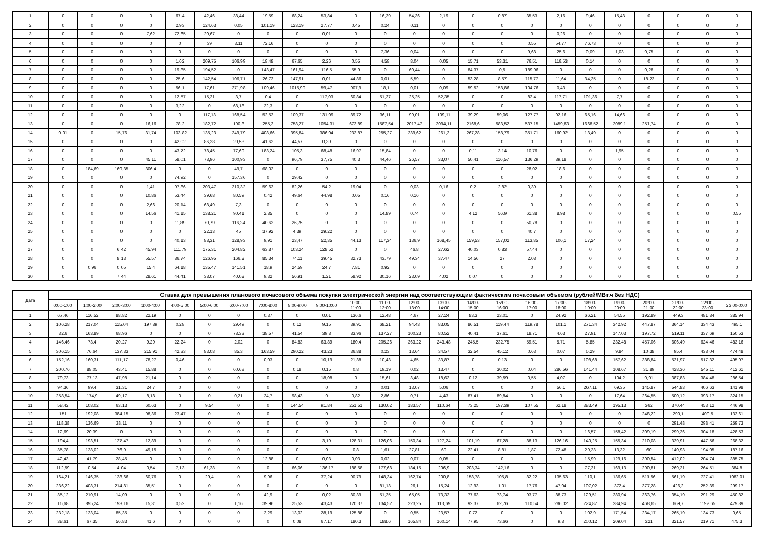| 1 | 0 | 0 | 0 | 0 | 67,4 | 42,46 | 38,44 | 19,59 | 68,24 | 53,84 | 0 | 16,39 | 54,36 | 2,19 | 0 | 0,87 | 35,53 | 2,16 | 9,46 | 15,43 | 0 | 0 | 0 | 0 |
| 2 | 0 | 0 | 0 | 0 | 2,93 | 124,63 | 0,05 | 101,19 | 123,19 | 27,77 | 0,45 | 0,24 | 0,11 | 0 | 0 | 0 | 0 | 0 | 0 | 0 | 0 | 0 | 0 | 0 |
| 3 | 0 | 0 | 0 | 7,62 | 72,65 | 20,67 | 0 | 0 | 0 | 0,01 | 0 | 0 | 0 | 0 | 0 | 0 | 0 | 0,26 | 0 | 0 | 0 | 0 | 0 | 0 |
| 4 | 0 | 0 | 0 | 0 | 0 | 39 | 3,11 | 72,16 | 0 | 0 | 0 | 0 | 0 | 0 | 0 | 0 | 0,55 | 54,77 | 76,73 | 0 | 0 | 0 | 0 | 0 |
| 5 | 0 | 0 | 0 | 0 | 0 | 0 | 0 | 0 | 0 | 0 | 0 | 7,36 | 0,04 | 0 | 0 | 0 | 9,68 | 25,6 | 0,09 | 1,03 | 0,75 | 0 | 0 | 0 |
| 6 | 0 | 0 | 0 | 0 | 1,62 | 209,75 | 106,99 | 18,48 | 67,65 | 2,26 | 0,55 | 4,58 | 8,04 | 0,05 | 15,71 | 53,31 | 76,51 | 116,53 | 0,14 | 0 | 0 | 0 | 0 | 0 |
| 7 | 0 | 0 | 0 | 0 | 19,35 | 194,52 | 0 | 143,47 | 161,94 | 116,5 | 55,9 | 0 | 60,44 | 0 | 84,37 | 0,5 | 189,96 | 0 | 0 | 0 | 0,28 | 0 | 0 | 0 |
| 8 | 0 | 0 | 0 | 0 | 25,6 | 142,54 | 106,71 | 26,73 | 147,91 | 0,01 | 44,86 | 0,01 | 5,59 | 0 | 53,28 | 8,57 | 115,77 | 11,64 | 34,25 | 0 | 18,23 | 0 | 0 | 0 |
| 9 | 0 | 0 | 0 | 0 | 56,1 | 17,61 | 271,98 | 109,46 | 1015,99 | 59,47 | 907,9 | 18,1 | 0,01 | 0,09 | 59,52 | 158,86 | 104,76 | 0,43 | 0 | 0 | 0 | 0 | 0 | 0 |
| 10 | 0 | 0 | 0 | 0 | 12,57 | 15,31 | 3,7 | 0,4 | 0 | 117,03 | 60,84 | 51,37 | 25,25 | 52,35 | 0 | 0 | 82,4 | 117,71 | 101,36 | 7,7 | 0 | 0 | 0 | 0 |
| 11 | 0 | 0 | 0 | 0 | 3,22 | 0 | 68,18 | 22,3 | 0 | 0 | 0 | 0 | 0 | 0 | 0 | 0 | 0 | 0 | 0 | 0 | 0 | 0 | 0 | 0 |
| 12 | 0 | 0 | 0 | 0 | 0 | 117,13 | 168,54 | 52,53 | 109,37 | 131,09 | 89,72 | 36,11 | 99,01 | 109,11 | 39,29 | 59,06 | 127,77 | 92,16 | 65,16 | 14,66 | 0 | 0 | 0 | 0 |
| 13 | 0 | 0 | 0 | 16,16 | 78,2 | 182,72 | 190,3 | 255,3 | 758,27 | 1054,31 | 673,89 | 1587,54 | 2017,47 | 2094,11 | 2168,6 | 583,52 | 537,15 | 1459,83 | 1668,52 | 2089,1 | 251,74 | 0 | 0 | 0 |
| 14 | 0,01 | 0 | 15,76 | 31,74 | 103,82 | 135,23 | 249,79 | 408,66 | 395,84 | 386,04 | 232,87 | 255,27 | 239,62 | 261,2 | 267,28 | 158,79 | 351,71 | 160,92 | 13,49 | 0 | 0 | 0 | 0 | 0 |
| 15 | 0 | 0 | 0 | 0 | 42,02 | 86,38 | 20,53 | 41,62 | 44,57 | 0,39 | 0 | 0 | 0 | 0 | 0 | 0 | 0 | 0 | 0 | 0 | 0 | 0 | 0 | 0 |
| 16 | 0 | 0 | 0 | 0 | 43,72 | 78,45 | 77,69 | 183,24 | 105,3 | 68,48 | 16,97 | 15,84 | 0 | 0 | 0,11 | 3,14 | 10,76 | 0 | 0 | 1,95 | 0 | 0 | 0 | 0 |
| 17 | 0 | 0 | 0 | 45,11 | 58,01 | 78,96 | 100,93 | 0 | 96,79 | 37,75 | 40,3 | 44,46 | 26,57 | 33,07 | 50,41 | 116,57 | 136,29 | 89,18 | 0 | 0 | 0 | 0 | 0 | 0 |
| 18 | 0 | 184,69 | 169,35 | 306,4 | 0 | 0 | 49,7 | 68,02 | 0 | 0 | 0 | 0 | 0 | 0 | 0 | 0 | 28,02 | 18,6 | 0 | 0 | 0 | 0 | 0 | 0 |
| 19 | 0 | 0 | 0 | 0 | 74,92 | 0 | 157,36 | 0 | 29,42 | 0 | 0 | 0 | 0 | 0 | 0 | 0 | 0 | 0 | 0 | 0 | 0 | 0 | 0 | 0 |
| 20 | 0 | 0 | 0 | 1,41 | 97,86 | 203,47 | 210,32 | 59,63 | 82,26 | 54,2 | 19,04 | 0 | 0,03 | 0,16 | 0,2 | 2,82 | 0,39 | 0 | 0 | 0 | 0 | 0 | 0 | 0 |
| 21 | 0 | 0 | 0 | 10,86 | 53,44 | 39,68 | 80,59 | 0,42 | 49,64 | 44,98 | 0,05 | 0,16 | 0,16 | 0 | 0 | 0 | 0 | 0 | 0 | 0 | 0 | 0 | 0 | 0 |
| 22 | 0 | 0 | 0 | 2,66 | 20,14 | 68,49 | 7,3 | 0 | 0 | 0 | 0 | 0 | 0 | 0 | 0 | 0 | 0 | 0 | 0 | 0 | 0 | 0 | 0 | 0 |
| 23 | 0 | 0 | 0 | 14,56 | 41,15 | 138,21 | 90,41 | 2,85 | 0 | 0 | 0 | 14,89 | 0,74 | 0 | 4,12 | 56,9 | 61,38 | 8,98 | 0 | 0 | 0 | 0 | 0 | 0,55 |
| 24 | 0 | 0 | 0 | 0 | 11,89 | 70,79 | 116,24 | 40,63 | 26,75 | 0 | 0 | 0 | 0 | 0 | 0 | 0 | 50,78 | 0 | 0 | 0 | 0 | 0 | 0 | 0 |
| 25 | 0 | 0 | 0 | 0 | 0 | 22,13 | 45 | 37,92 | 4,39 | 29,22 | 0 | 0 | 0 | 0 | 0 | 0 | 40,7 | 0 | 0 | 0 | 0 | 0 | 0 | 0 |
| 26 | 0 | 0 | 0 | 0 | 40,13 | 88,31 | 128,93 | 9,91 | 23,47 | 52,35 | 44,13 | 117,34 | 136,9 | 168,45 | 159,53 | 157,02 | 113,85 | 106,1 | 17,24 | 0 | 0 | 0 | 0 | 0 |
| 27 | 0 | 0 | 6,42 | 45,94 | 111,79 | 175,31 | 204,82 | 63,87 | 103,24 | 128,52 | 0 | 0 | 46,8 | 27,62 | 40,03 | 0,83 | 57,44 | 0 | 0 | 0 | 0 | 0 | 0 | 0 |
| 28 | 0 | 0 | 8,13 | 55,57 | 86,74 | 126,95 | 166,2 | 85,34 | 74,11 | 39,45 | 32,73 | 43,79 | 49,34 | 37,47 | 14,56 | 27 | 2,08 | 0 | 0 | 0 | 0 | 0 | 0 | 0 |
| 29 | 0 | 0,96 | 0,05 | 15,4 | 64,18 | 135,47 | 141,51 | 18,9 | 24,59 | 24,7 | 7,81 | 0,92 | 0 | 0 | 0 | 0 | 0 | 0 | 0 | 0 | 0 | 0 | 0 | 0 |
| 30 | 0 | 0 | 7,44 | 28,61 | 44,41 | 38,07 | 40,02 | 9,32 | 56,91 | 1,21 | 58,92 | 30,16 | 23,09 | 4,02 | 0,07 | 0 | 0 | 0 | 0 | 0 | 0 | 0 | 0 | 0 |
| Дата | Ставка для превышения планового почасового объема покупки электрической энергии над соответствующим фактическим почасовым объемом (рублей/МВт.ч без НДС) | | | | | | | | | | | | | | | | | | | | | | | |
| --- | --- | --- | --- | --- | --- | --- | --- | --- | --- | --- | --- | --- | --- | --- | --- | --- | --- | --- | --- | --- | --- | --- | --- | --- |
| | 0:00-1:00 | 1:00-2:00 | 2:00-3:00 | 3:00-4:00 | 4:00-5:00 | 5:00-6:00 | 6:00-7:00 | 7:00-8:00 | 8:00-9:00 | 9:00-10:00 | 10:00- 11:00 | 11:00- 12:00 | 12:00- 13:00 | 13:00- 14:00 | 14:00- 15:00 | 15:00- 16:00 | 16:00- 17:00 | 17:00- 18:00 | 18:00- 19:00 | 19:00- 20:00 | 20:00- 21:00 | 21:00- 22:00 | 22:00- 23:00 | 23:00-0:00 |
| 1 | 67,46 | 116,52 | 88,82 | 22,19 | 0 | 0 | 0 | 0,37 | 0 | 0,01 | 136,6 | 12,48 | 4,67 | 27,24 | 83,3 | 23,01 | 0 | 24,92 | 66,21 | 54,55 | 192,89 | 449,3 | 481,84 | 385,94 |
| 2 | 106,28 | 217,04 | 115,04 | 197,89 | 0,28 | 0 | 29,49 | 0 | 0,12 | 9,15 | 39,91 | 68,21 | 94,43 | 83,05 | 86,51 | 119,44 | 119,78 | 101,1 | 271,34 | 342,92 | 447,87 | 364,14 | 334,43 | 495,1 |
| 3 | 32,6 | 163,89 | 68,96 | 0 | 0 | 0 | 78,33 | 38,57 | 41,54 | 39,8 | 83,96 | 137,27 | 100,23 | 80,52 | 40,41 | 37,61 | 18,71 | 4,63 | 27,91 | 147,03 | 197,72 | 519,11 | 337,69 | 150,53 |
| 4 | 146,46 | 73,4 | 20,27 | 9,29 | 22,24 | 0 | 2,02 | 0 | 84,83 | 63,89 | 180,4 | 205,26 | 363,22 | 243,48 | 245,5 | 232,75 | 59,51 | 5,71 | 5,85 | 232,48 | 457,06 | 606,49 | 624,46 | 483,16 |
| 5 | 306,15 | 76,64 | 137,33 | 215,91 | 42,33 | 83,08 | 85,3 | 163,59 | 290,22 | 43,23 | 36,88 | 0,23 | 13,64 | 34,57 | 32,54 | 45,12 | 0,63 | 0,07 | 6,29 | 9,84 | 10,38 | 95,4 | 438,04 | 474,48 |
| 6 | 152,16 | 160,31 | 111,17 | 78,27 | 0,46 | 0 | 0 | 0,03 | 0 | 10,19 | 21,38 | 10,43 | 4,65 | 33,87 | 0 | 0,13 | 0 | 0 | 108,68 | 157,62 | 388,84 | 531,97 | 517,32 | 495,97 |
| 7 | 200,76 | 88,05 | 43,41 | 15,88 | 0 | 0 | 60,68 | 0 | 0,18 | 0,15 | 0,8 | 19,19 | 0,02 | 13,47 | 0 | 30,02 | 0,04 | 286,56 | 141,44 | 108,67 | 31,89 | 428,36 | 545,11 | 412,61 |
| 8 | 79,73 | 77,13 | 47,98 | 21,14 | 0 | 0 | 0 | 0 | 0 | 18,08 | 0 | 15,61 | 3,48 | 18,62 | 0,12 | 39,59 | 0,55 | 4,07 | 0 | 104,2 | 0,01 | 387,83 | 384,48 | 286,54 |
| 9 | 94,36 | 99,4 | 31,31 | 24,7 | 0 | 0 | 0 | 0 | 0 | 0 | 0 | 0,01 | 13,07 | 5,06 | 0 | 0 | 0 | 56,1 | 267,11 | 69,35 | 145,87 | 544,83 | 406,63 | 141,98 |
| 10 | 258,54 | 174,9 | 49,17 | 8,18 | 0 | 0 | 0,21 | 24,7 | 98,43 | 0 | 0,82 | 2,86 | 0,71 | 4,43 | 87,41 | 89,84 | 0 | 0 | 0 | 17,64 | 264,55 | 500,12 | 393,17 | 324,15 |
| 11 | 58,42 | 108,02 | 63,13 | 60,63 | 0 | 9,54 | 0 | 0 | 144,54 | 91,84 | 251,51 | 130,02 | 183,57 | 110,64 | 73,25 | 197,39 | 107,55 | 62,18 | 383,49 | 195,13 | 362 | 370,44 | 453,12 | 446,98 |
| 12 | 151 | 192,08 | 384,15 | 98,36 | 23,47 | 0 | 0 | 0 | 0 | 0 | 0 | 0 | 0 | 0 | 0 | 0 | 0 | 0 | 0 | 0 | 248,22 | 290,1 | 409,5 | 133,61 |
| 13 | 118,38 | 136,69 | 38,11 | 0 | 0 | 0 | 0 | 0 | 0 | 0 | 0 | 0 | 0 | 0 | 0 | 0 | 0 | 0 | 0 | 0 | 0 | 291,48 | 298,41 | 259,73 |
| 14 | 12,69 | 20,39 | 0 | 0 | 0 | 0 | 0 | 0 | 0 | 0 | 0 | 0 | 0 | 0 | 0 | 0 | 0 | 0 | 16,57 | 158,42 | 309,19 | 299,36 | 304,18 | 428,53 |
| 15 | 194,4 | 193,51 | 127,47 | 12,89 | 0 | 0 | 0 | 0 | 0 | 3,19 | 128,31 | 126,06 | 150,34 | 127,24 | 101,19 | 67,28 | 88,13 | 126,16 | 140,25 | 155,34 | 210,08 | 339,91 | 447,56 | 268,32 |
| 16 | 35,78 | 128,02 | 76,9 | 49,15 | 0 | 0 | 0 | 0 | 0 | 0 | 0,8 | 1,61 | 27,81 | 69 | 22,41 | 8,81 | 1,87 | 72,48 | 29,23 | 13,32 | 60 | 140,93 | 194,05 | 187,16 |
| 17 | 42,43 | 41,79 | 28,45 | 0 | 0 | 0 | 0 | 12,88 | 0 | 0,03 | 0,03 | 0,02 | 0,07 | 0,05 | 0 | 0 | 0 | 0 | 15,99 | 129,16 | 390,54 | 412,02 | 204,74 | 385,75 |
| 18 | 112,59 | 0,54 | 4,04 | 0,54 | 7,13 | 61,38 | 0 | 0 | 66,06 | 136,17 | 188,58 | 177,68 | 184,15 | 206,9 | 203,34 | 142,16 | 0 | 0 | 77,31 | 169,13 | 290,81 | 269,21 | 264,51 | 384,8 |
| 19 | 164,21 | 146,35 | 128,66 | 60,76 | 0 | 29,4 | 0 | 9,96 | 0 | 37,24 | 90,79 | 148,34 | 162,74 | 200,8 | 158,78 | 105,8 | 82,22 | 135,63 | 110,1 | 136,65 | 511,56 | 561,19 | 727,41 | 1082,01 |
| 20 | 236,22 | 408,31 | 214,81 | 35,51 | 0 | 0 | 0 | 0 | 0 | 0 | 0 | 81,13 | 26,1 | 15,24 | 12,93 | 1,01 | 17,76 | 47,04 | 107,02 | 372,4 | 377,28 | 426,2 | 252,39 | 299,17 |
| 21 | 35,12 | 210,91 | 14,09 | 0 | 0 | 0 | 0 | 42,9 | 0 | 0,02 | 80,39 | 51,35 | 65,05 | 73,32 | 77,63 | 73,74 | 93,77 | 88,73 | 129,51 | 280,94 | 363,76 | 354,19 | 291,29 | 450,82 |
| 22 | 16,68 | 895,24 | 193,16 | 15,31 | 0,52 | 0 | 1,16 | 39,96 | 25,53 | 43,43 | 120,37 | 134,52 | 223,25 | 113,69 | 92,37 | 62,76 | 110,54 | 286,02 | 224,87 | 384,94 | 468,65 | 669,7 | 1192,65 | 479,89 |
| 23 | 232,18 | 123,04 | 85,35 | 0 | 0 | 0 | 0 | 2,29 | 13,02 | 28,19 | 125,88 | 0 | 0,55 | 23,57 | 0,72 | 0 | 0 | 0 | 102,9 | 171,54 | 234,17 | 265,19 | 134,73 | 0,65 |
| 24 | 38,61 | 67,35 | 56,83 | 41,6 | 0 | 0 | 0 | 0 | 0,08 | 67,17 | 180,3 | 188,6 | 165,84 | 160,14 | 77,95 | 73,66 | 0 | 9,8 | 200,12 | 209,04 | 321 | 321,57 | 219,71 | 475,3 |